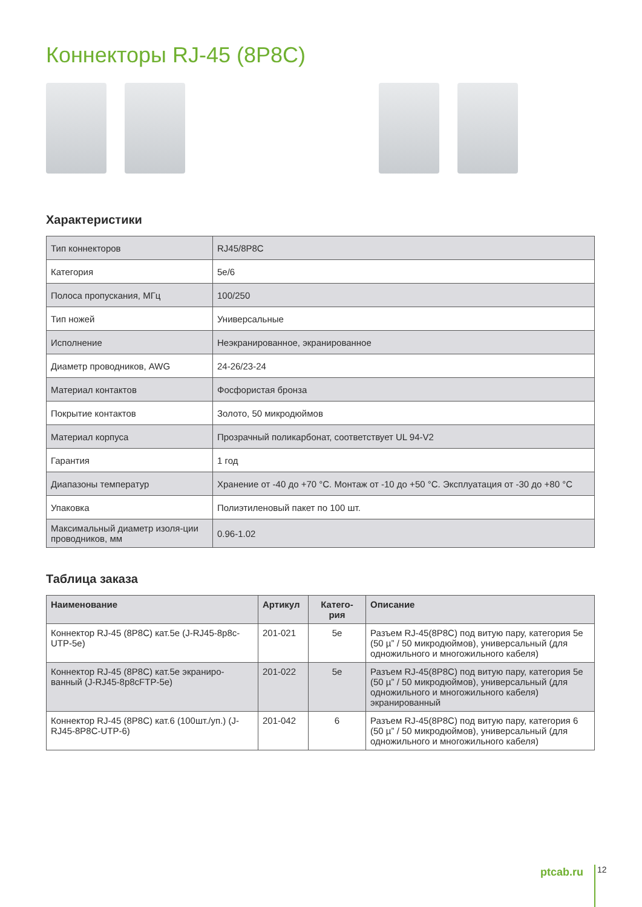Коннекторы RJ-45 (8P8C)
Характеристики
| Тип коннекторов | RJ45/8P8C |
| Категория | 5e/6 |
| Полоса пропускания, МГц | 100/250 |
| Тип ножей | Универсальные |
| Исполнение | Неэкранированное, экранированное |
| Диаметр проводников, AWG | 24-26/23-24 |
| Материал контактов | Фосфористая бронза |
| Покрытие контактов | Золото, 50 микродюймов |
| Материал корпуса | Прозрачный поликарбонат, соответствует UL 94-V2 |
| Гарантия | 1 год |
| Диапазоны температур | Хранение от -40 до +70 °C. Монтаж от -10 до +50 °C. Эксплуатация от -30 до +80 °C |
| Упаковка | Полиэтиленовый пакет по 100 шт. |
| Максимальный диаметр изоля-ции проводников, мм | 0.96-1.02 |
Таблица заказа
| Наименование | Артикул | Катего-рия | Описание |
| --- | --- | --- | --- |
| Коннектор RJ-45 (8P8C) кат.5е (J-RJ45-8p8c-UTP-5e) | 201-021 | 5e | Разъем RJ-45(8P8C) под витую пару, категория 5е (50 µ” / 50 микродюймов), универсальный (для одножильного и многожильного кабеля) |
| Коннектор RJ-45 (8P8C) кат.5е экраниро-ванный (J-RJ45-8p8cFTP-5e) | 201-022 | 5e | Разъем RJ-45(8P8C) под витую пару, категория 5е (50 µ” / 50 микродюймов), универсальный (для одножильного и многожильного кабеля) экранированный |
| Коннектор RJ-45 (8P8C) кат.6 (100шт./уп.) (J-RJ45-8P8C-UTP-6) | 201-042 | 6 | Разъем RJ-45(8P8C) под витую пару, категория 6 (50 µ” / 50 микродюймов), универсальный (для одножильного и многожильного кабеля) |
ptcab.ru 12